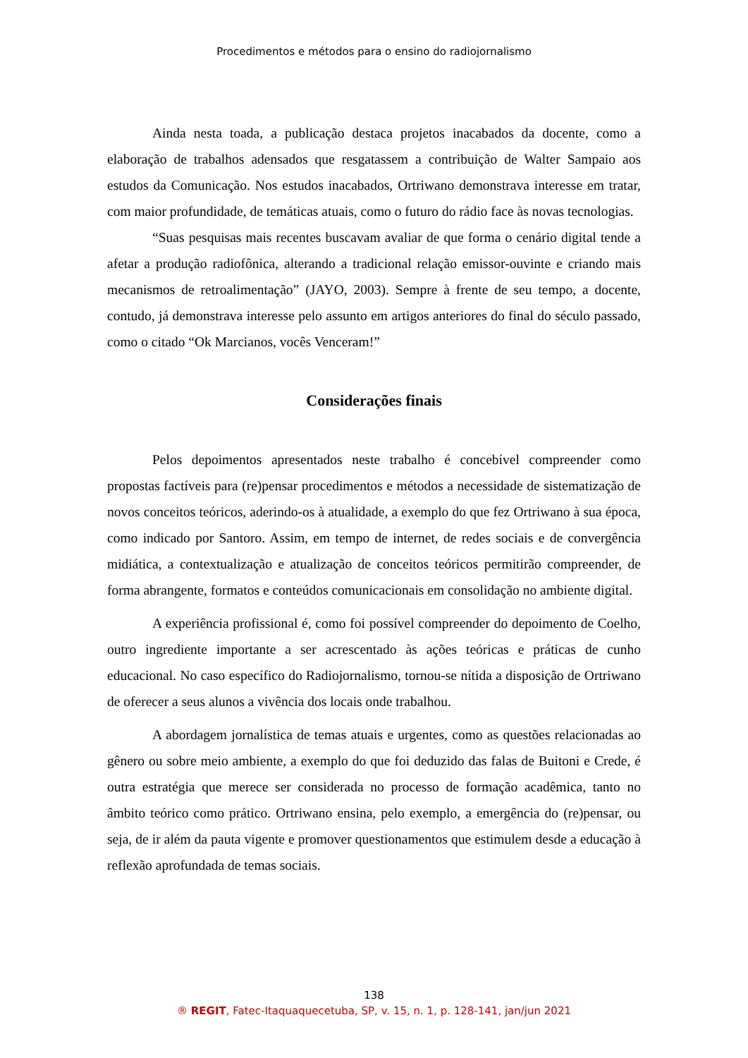Procedimentos e métodos para o ensino do radiojornalismo
Ainda nesta toada, a publicação destaca projetos inacabados da docente, como a elaboração de trabalhos adensados que resgatassem a contribuição de Walter Sampaio aos estudos da Comunicação. Nos estudos inacabados, Ortriwano demonstrava interesse em tratar, com maior profundidade, de temáticas atuais, como o futuro do rádio face às novas tecnologias.
“Suas pesquisas mais recentes buscavam avaliar de que forma o cenário digital tende a afetar a produção radiofônica, alterando a tradicional relação emissor-ouvinte e criando mais mecanismos de retroalimentação” (JAYO, 2003). Sempre à frente de seu tempo, a docente, contudo, já demonstrava interesse pelo assunto em artigos anteriores do final do século passado, como o citado “Ok Marcianos, vocês Venceram!”
Considerações finais
Pelos depoimentos apresentados neste trabalho é concebível compreender como propostas factíveis para (re)pensar procedimentos e métodos a necessidade de sistematização de novos conceitos teóricos, aderindo-os à atualidade, a exemplo do que fez Ortriwano à sua época, como indicado por Santoro. Assim, em tempo de internet, de redes sociais e de convergência midiática, a contextualização e atualização de conceitos teóricos permitirão compreender, de forma abrangente, formatos e conteúdos comunicacionais em consolidação no ambiente digital.
A experiência profissional é, como foi possível compreender do depoimento de Coelho, outro ingrediente importante a ser acrescentado às ações teóricas e práticas de cunho educacional. No caso específico do Radiojornalismo, tornou-se nítida a disposição de Ortriwano de oferecer a seus alunos a vivência dos locais onde trabalhou.
A abordagem jornalística de temas atuais e urgentes, como as questões relacionadas ao gênero ou sobre meio ambiente, a exemplo do que foi deduzido das falas de Buitoni e Crede, é outra estratégia que merece ser considerada no processo de formação acadêmica, tanto no âmbito teórico como prático. Ortriwano ensina, pelo exemplo, a emergência do (re)pensar, ou seja, de ir além da pauta vigente e promover questionamentos que estimulem desde a educação à reflexão aprofundada de temas sociais.
138
® REGIT, Fatec-Itaquaquecetuba, SP, v. 15, n. 1, p. 128-141, jan/jun 2021